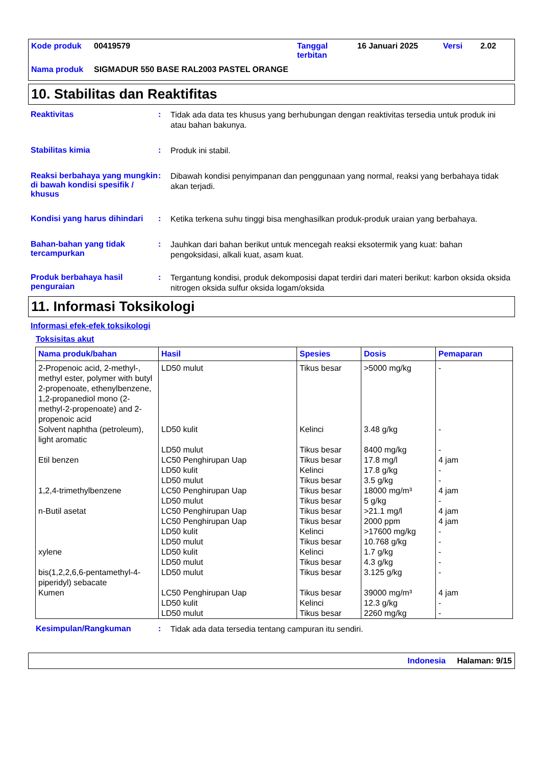| Kode produk | 00419579 | Tanggal terbitan | 16 Januari 2025 | Versi | 2.02 |
| Nama produk | SIGMADUR 550 BASE RAL2003 PASTEL ORANGE | | | | |
10. Stabilitas dan Reaktifitas
Reaktivitas :
Tidak ada data tes khusus yang berhubungan dengan reaktivitas tersedia untuk produk ini atau bahan bakunya.
Stabilitas kimia :
Produk ini stabil.
Reaksi berbahaya yang mungkin di bawah kondisi spesifik / khusus
:
Dibawah kondisi penyimpanan dan penggunaan yang normal, reaksi yang berbahaya tidak akan terjadi.
Kondisi yang harus dihindari
:
Ketika terkena suhu tinggi bisa menghasilkan produk-produk uraian yang berbahaya.
Bahan-bahan yang tidak tercampurkan
:
Jauhkan dari bahan berikut untuk mencegah reaksi eksotermik yang kuat: bahan pengoksidasi, alkali kuat, asam kuat.
Produk berbahaya hasil penguraian
:
Tergantung kondisi, produk dekomposisi dapat terdiri dari materi berikut: karbon oksida oksida nitrogen oksida sulfur oksida logam/oksida
11. Informasi Toksikologi
Informasi efek-efek toksikologi
Toksisitas akut
| Nama produk/bahan | Hasil | Spesies | Dosis | Pemaparan |
| --- | --- | --- | --- | --- |
| 2-Propenoic acid, 2-methyl-, methyl ester, polymer with butyl 2-propenoate, ethenylbenzene, 1,2-propanediol mono (2-methyl-2-propenoate) and 2-propenoic acid | LD50 mulut | Tikus besar | >5000 mg/kg | - |
| Solvent naphtha (petroleum), light aromatic | LD50 kulit LD50 mulut | Kelinci Tikus besar | 3.48 g/kg 8400 mg/kg | - - |
| Etil benzen | LC50 Penghirupan Uap LD50 kulit LD50 mulut | Tikus besar Kelinci Tikus besar | 17.8 mg/l 17.8 g/kg 3.5 g/kg | 4 jam - - |
| 1,2,4-trimethylbenzene | LC50 Penghirupan Uap LD50 mulut | Tikus besar Tikus besar | 18000 mg/m³ 5 g/kg | 4 jam - |
| n-Butil asetat | LC50 Penghirupan Uap LC50 Penghirupan Uap LD50 kulit LD50 mulut | Tikus besar Tikus besar Kelinci Tikus besar | >21.1 mg/l 2000 ppm >17600 mg/kg 10.768 g/kg | 4 jam 4 jam - - |
| xylene | LD50 kulit LD50 mulut | Kelinci Tikus besar | 1.7 g/kg 4.3 g/kg | - - |
| bis(1,2,2,6,6-pentamethyl-4-piperidyl) sebacate | LD50 mulut | Tikus besar | 3.125 g/kg | - |
| Kumen | LC50 Penghirupan Uap LD50 kulit LD50 mulut | Tikus besar Kelinci Tikus besar | 39000 mg/m³ 12.3 g/kg 2260 mg/kg | 4 jam - - |
Kesimpulan/Rangkuman :
Tidak ada data tersedia tentang campuran itu sendiri.
Indonesia Halaman: 9/15